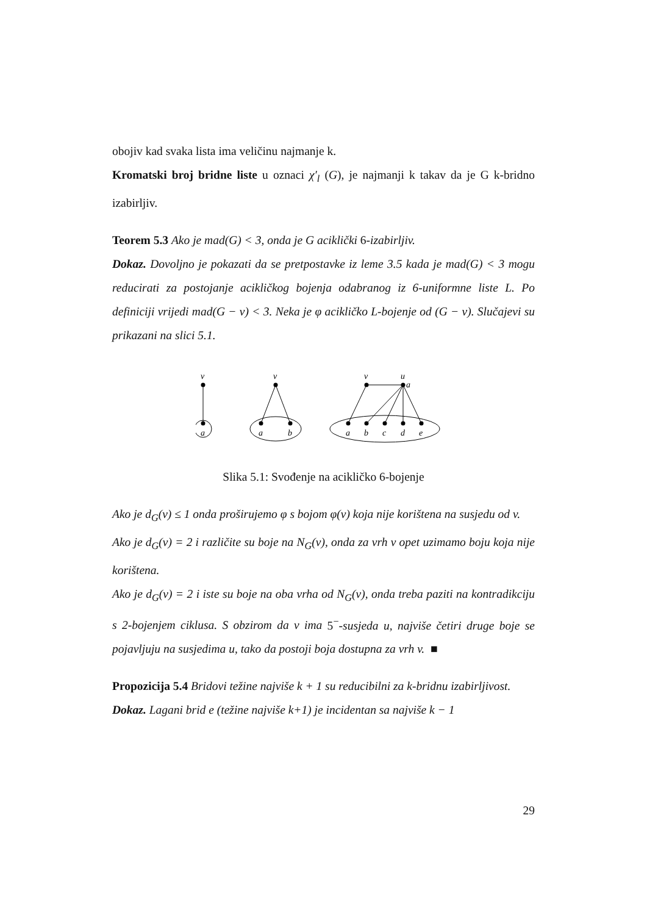obojiv kad svaka lista ima veličinu najmanje k.
Kromatski broj bridne liste u oznaci χ′<sub>l</sub> (G), je najmanji k takav da je G k-bridno izabirljiv.
Teorem 5.3 Ako je mad(G) < 3, onda je G aciklički 6-izabirljiv.
Dokaz. Dovoljno je pokazati da se pretpostavke iz leme 3.5 kada je mad(G) < 3 mogu reducirati za postojanje acikličkog bojenja odabranog iz 6-uniformne liste L. Po definiciji vrijedi mad(G − v) < 3. Neka je φ acikličko L-bojenje od (G − v). Slučajevi su prikazani na slici 5.1.
v
a
v
a
b
v
u
a
a
b
c
d
e
Slika 5.1: Svođenje na acikličko 6-bojenje
Ako je d<sub>G</sub>(v) ≤ 1 onda proširujemo φ s bojom φ(v) koja nije korištena na susjedu od v.
Ako je d<sub>G</sub>(v) = 2 i različite su boje na N<sub>G</sub>(v), onda za vrh v opet uzimamo boju koja nije korištena.
Ako je d<sub>G</sub>(v) = 2 i iste su boje na oba vrha od N<sub>G</sub>(v), onda treba paziti na kontradikciju s 2-bojenjem ciklusa. S obzirom da v ima 5<sup>−</sup>-susjeda u, najviše četiri druge boje se pojavljuju na susjedima u, tako da postoji boja dostupna za vrh v. ■
Propozicija 5.4 Bridovi težine najviše k + 1 su reducibilni za k-bridnu izabirljivost.
Dokaz. Lagani brid e (težine najviše k+1) je incidentan sa najviše k − 1
29